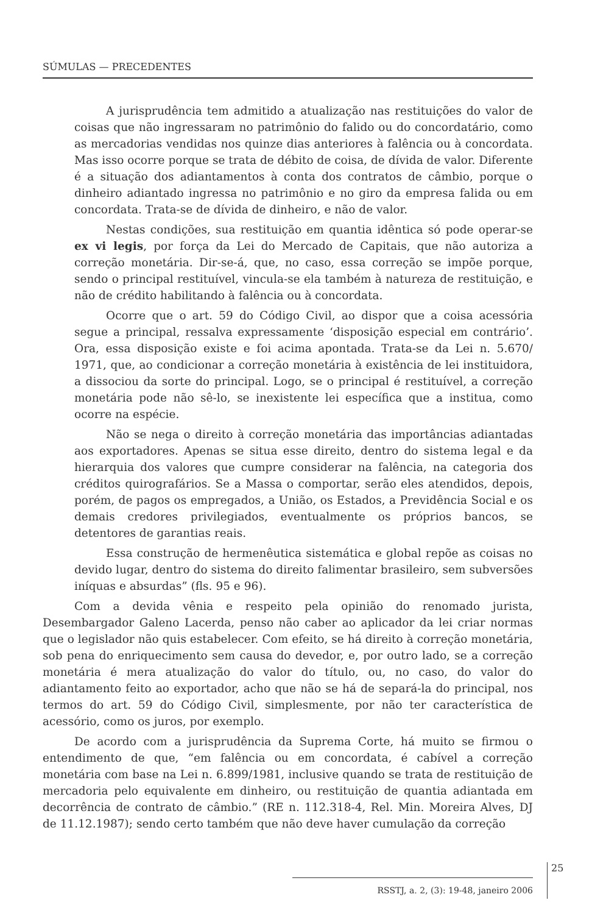SÚMULAS — PRECEDENTES
A jurisprudência tem admitido a atualização nas restituições do valor de coisas que não ingressaram no patrimônio do falido ou do concordatário, como as mercadorias vendidas nos quinze dias anteriores à falência ou à concordata. Mas isso ocorre porque se trata de débito de coisa, de dívida de valor. Diferente é a situação dos adiantamentos à conta dos contratos de câmbio, porque o dinheiro adiantado ingressa no patrimônio e no giro da empresa falida ou em concordata. Trata-se de dívida de dinheiro, e não de valor.
Nestas condições, sua restituição em quantia idêntica só pode operar-se ex vi legis, por força da Lei do Mercado de Capitais, que não autoriza a correção monetária. Dir-se-á, que, no caso, essa correção se impõe porque, sendo o principal restituível, vincula-se ela também à natureza de restituição, e não de crédito habilitando à falência ou à concordata.
Ocorre que o art. 59 do Código Civil, ao dispor que a coisa acessória segue a principal, ressalva expressamente ‘disposição especial em contrário’. Ora, essa disposição existe e foi acima apontada. Trata-se da Lei n. 5.670/ 1971, que, ao condicionar a correção monetária à existência de lei instituidora, a dissociou da sorte do principal. Logo, se o principal é restituível, a correção monetária pode não sê-lo, se inexistente lei específica que a institua, como ocorre na espécie.
Não se nega o direito à correção monetária das importâncias adiantadas aos exportadores. Apenas se situa esse direito, dentro do sistema legal e da hierarquia dos valores que cumpre considerar na falência, na categoria dos créditos quirografários. Se a Massa o comportar, serão eles atendidos, depois, porém, de pagos os empregados, a União, os Estados, a Previdência Social e os demais credores privilegiados, eventualmente os próprios bancos, se detentores de garantias reais.
Essa construção de hermenêutica sistemática e global repõe as coisas no devido lugar, dentro do sistema do direito falimentar brasileiro, sem subversões iníquas e absurdas” (fls. 95 e 96).
Com a devida vênia e respeito pela opinião do renomado jurista, Desembargador Galeno Lacerda, penso não caber ao aplicador da lei criar normas que o legislador não quis estabelecer. Com efeito, se há direito à correção monetária, sob pena do enriquecimento sem causa do devedor, e, por outro lado, se a correção monetária é mera atualização do valor do título, ou, no caso, do valor do adiantamento feito ao exportador, acho que não se há de separá-la do principal, nos termos do art. 59 do Código Civil, simplesmente, por não ter característica de acessório, como os juros, por exemplo.
De acordo com a jurisprudência da Suprema Corte, há muito se firmou o entendimento de que, “em falência ou em concordata, é cabível a correção monetária com base na Lei n. 6.899/1981, inclusive quando se trata de restituição de mercadoria pelo equivalente em dinheiro, ou restituição de quantia adiantada em decorrência de contrato de câmbio.” (RE n. 112.318-4, Rel. Min. Moreira Alves, DJ de 11.12.1987); sendo certo também que não deve haver cumulação da correção
25
RSSTJ, a. 2, (3): 19-48, janeiro 2006